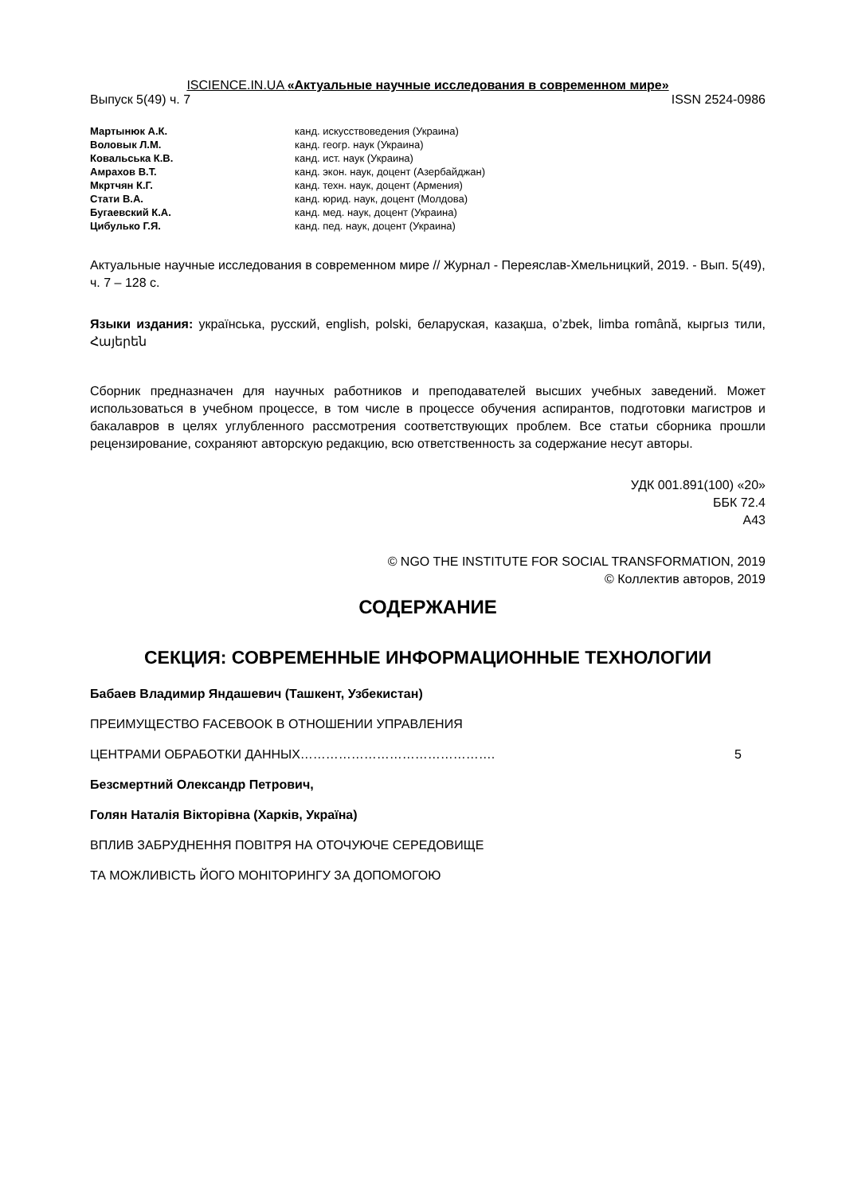ISCIENCE.IN.UA «Актуальные научные исследования в современном мире»
Выпуск 5(49) ч. 7 ISSN 2524-0986
| Мартынюк А.К. | канд. искусствоведения (Украина) |
| Воловык Л.М. | канд. геогр. наук (Украина) |
| Ковальська К.В. | канд. ист. наук (Украина) |
| Амрахов В.Т. | канд. экон. наук, доцент (Азербайджан) |
| Мкртчян К.Г. | канд. техн. наук, доцент (Армения) |
| Стати В.А. | канд. юрид. наук, доцент (Молдова) |
| Бугаевский К.А. | канд. мед. наук, доцент (Украина) |
| Цибулько Г.Я. | канд. пед. наук, доцент (Украина) |
Актуальные научные исследования в современном мире // Журнал - Переяслав-Хмельницкий, 2019. - Вып. 5(49), ч. 7 – 128 с.
Языки издания: українська, русский, english, polski, беларуская, казақша, o’zbek, limba română, кыргыз тили, Հայերեն
Сборник предназначен для научных работников и преподавателей высших учебных заведений. Может использоваться в учебном процессе, в том числе в процессе обучения аспирантов, подготовки магистров и бакалавров в целях углубленного рассмотрения соответствующих проблем. Все статьи сборника прошли рецензирование, сохраняют авторскую редакцию, всю ответственность за содержание несут авторы.
УДК 001.891(100) «20»
ББК 72.4
А43
© NGO THE INSTITUTE FOR SOCIAL TRANSFORMATION, 2019
© Коллектив авторов, 2019
СОДЕРЖАНИЕ
СЕКЦИЯ: СОВРЕМЕННЫЕ ИНФОРМАЦИОННЫЕ ТЕХНОЛОГИИ
Бабаев Владимир Яндашевич (Ташкент, Узбекистан)
ПРЕИМУЩЕСТВО FACEBOOK В ОТНОШЕНИИ УПРАВЛЕНИЯ
ЦЕНТРАМИ ОБРАБОТКИ ДАННЫХ………………………………………. 5
Безсмертний Олександр Петрович,
Голян Наталія Вікторівна (Харків, Україна)
ВПЛИВ ЗАБРУДНЕННЯ ПОВІТРЯ НА ОТОЧУЮЧЕ СЕРЕДОВИЩЕ
ТА МОЖЛИВІСТЬ ЙОГО МОНІТОРИНГУ ЗА ДОПОМОГОЮ